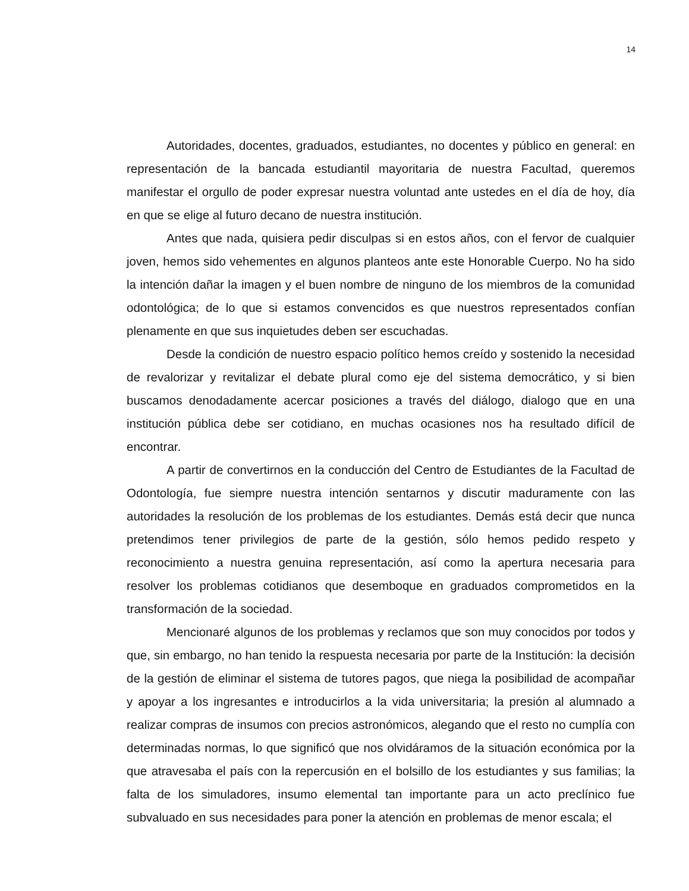14
Autoridades, docentes, graduados, estudiantes, no docentes y público en general: en representación de la bancada estudiantil mayoritaria de nuestra Facultad, queremos manifestar el orgullo de poder expresar nuestra voluntad ante ustedes en el día de hoy, día en que se elige al futuro decano de nuestra institución.
Antes que nada, quisiera pedir disculpas si en estos años, con el fervor de cualquier joven, hemos sido vehementes en algunos planteos ante este Honorable Cuerpo. No ha sido la intención dañar la imagen y el buen nombre de ninguno de los miembros de la comunidad odontológica; de lo que si estamos convencidos es que nuestros representados confían plenamente en que sus inquietudes deben ser escuchadas.
Desde la condición de nuestro espacio político hemos creído y sostenido la necesidad de revalorizar y revitalizar el debate plural como eje del sistema democrático, y si bien buscamos denodadamente acercar posiciones a través del diálogo, dialogo que en una institución pública debe ser cotidiano, en muchas ocasiones nos ha resultado difícil de encontrar.
A partir de convertirnos en la conducción del Centro de Estudiantes de la Facultad de Odontología, fue siempre nuestra intención sentarnos y discutir maduramente con las autoridades la resolución de los problemas de los estudiantes. Demás está decir que nunca pretendimos tener privilegios de parte de la gestión, sólo hemos pedido respeto y reconocimiento a nuestra genuina representación, así como la apertura necesaria para resolver los problemas cotidianos que desemboque en graduados comprometidos en la transformación de la sociedad.
Mencionaré algunos de los problemas y reclamos que son muy conocidos por todos y que, sin embargo, no han tenido la respuesta necesaria por parte de la Institución: la decisión de la gestión de eliminar el sistema de tutores pagos, que niega la posibilidad de acompañar y apoyar a los ingresantes e introducirlos a la vida universitaria; la presión al alumnado a realizar compras de insumos con precios astronómicos, alegando que el resto no cumplía con determinadas normas, lo que significó que nos olvidáramos de la situación económica por la que atravesaba el país con la repercusión en el bolsillo de los estudiantes y sus familias; la falta de los simuladores, insumo elemental tan importante para un acto preclínico fue subvaluado en sus necesidades para poner la atención en problemas de menor escala; el